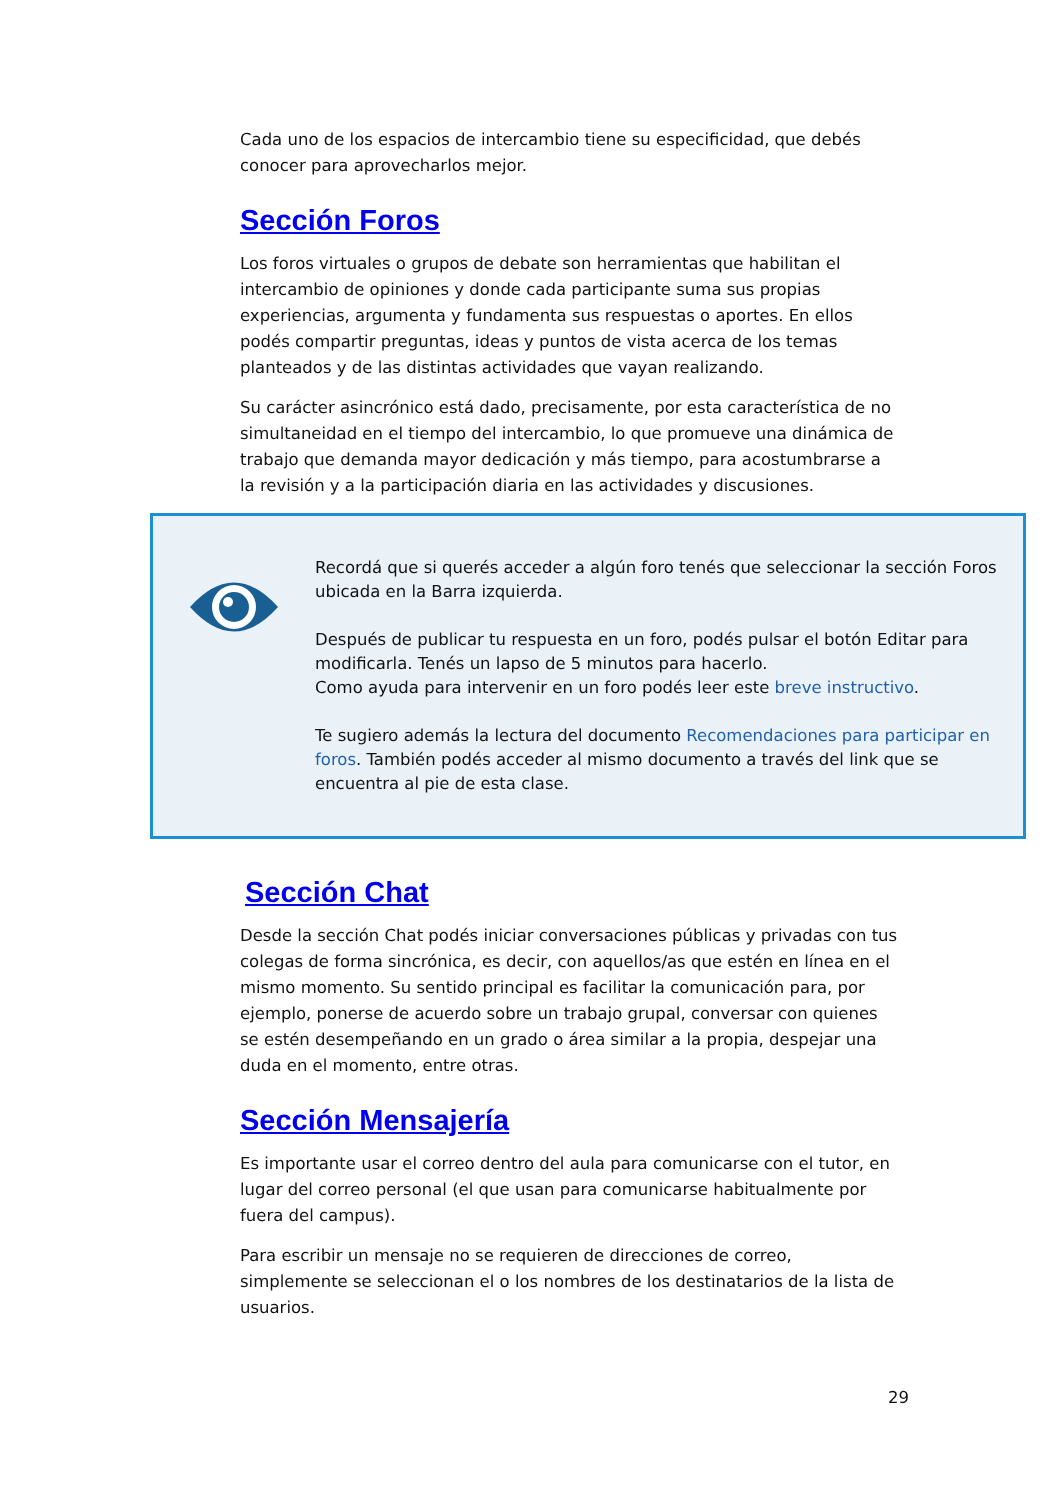Cada uno de los espacios de intercambio tiene su especificidad, que debés conocer para aprovecharlos mejor.
Sección Foros
Los foros virtuales o grupos de debate son herramientas que habilitan el intercambio de opiniones y donde cada participante suma sus propias experiencias, argumenta y fundamenta sus respuestas o aportes. En ellos podés compartir preguntas, ideas y puntos de vista acerca de los temas planteados y de las distintas actividades que vayan realizando.
Su carácter asincrónico está dado, precisamente, por esta característica de no simultaneidad en el tiempo del intercambio, lo que promueve una dinámica de trabajo que demanda mayor dedicación y más tiempo, para acostumbrarse a la revisión y a la participación diaria en las actividades y discusiones.
Recordá que si querés acceder a algún foro tenés que seleccionar la sección Foros ubicada en la Barra izquierda.
Después de publicar tu respuesta en un foro, podés pulsar el botón Editar para modificarla. Tenés un lapso de 5 minutos para hacerlo.
Como ayuda para intervenir en un foro podés leer este breve instructivo.
Te sugiero además la lectura del documento Recomendaciones para participar en foros. También podés acceder al mismo documento a través del link que se encuentra al pie de esta clase.
Sección Chat
Desde la sección Chat podés iniciar conversaciones públicas y privadas con tus colegas de forma sincrónica, es decir, con aquellos/as que estén en línea en el mismo momento. Su sentido principal es facilitar la comunicación para, por ejemplo, ponerse de acuerdo sobre un trabajo grupal, conversar con quienes se estén desempeñando en un grado o área similar a la propia, despejar una duda en el momento, entre otras.
Sección Mensajería
Es importante usar el correo dentro del aula para comunicarse con el tutor, en lugar del correo personal (el que usan para comunicarse habitualmente por fuera del campus).
Para escribir un mensaje no se requieren de direcciones de correo, simplemente se seleccionan el o los nombres de los destinatarios de la lista de usuarios.
29